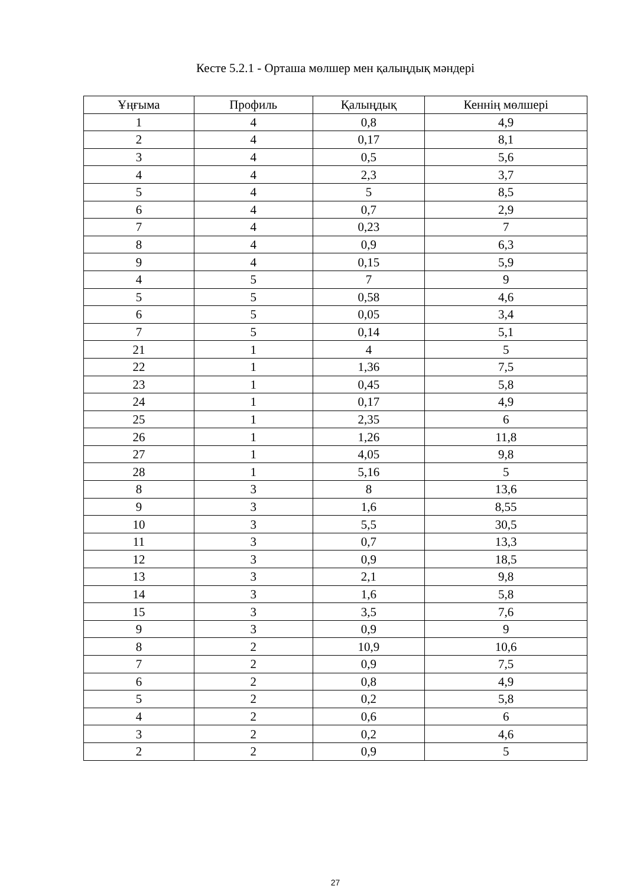Кесте 5.2.1 - Орташа мөлшер мен қалыңдық мәндері
| Ұңғыма | Профиль | Қалыңдық | Кеннің мөлшері |
| --- | --- | --- | --- |
| 1 | 4 | 0,8 | 4,9 |
| 2 | 4 | 0,17 | 8,1 |
| 3 | 4 | 0,5 | 5,6 |
| 4 | 4 | 2,3 | 3,7 |
| 5 | 4 | 5 | 8,5 |
| 6 | 4 | 0,7 | 2,9 |
| 7 | 4 | 0,23 | 7 |
| 8 | 4 | 0,9 | 6,3 |
| 9 | 4 | 0,15 | 5,9 |
| 4 | 5 | 7 | 9 |
| 5 | 5 | 0,58 | 4,6 |
| 6 | 5 | 0,05 | 3,4 |
| 7 | 5 | 0,14 | 5,1 |
| 21 | 1 | 4 | 5 |
| 22 | 1 | 1,36 | 7,5 |
| 23 | 1 | 0,45 | 5,8 |
| 24 | 1 | 0,17 | 4,9 |
| 25 | 1 | 2,35 | 6 |
| 26 | 1 | 1,26 | 11,8 |
| 27 | 1 | 4,05 | 9,8 |
| 28 | 1 | 5,16 | 5 |
| 8 | 3 | 8 | 13,6 |
| 9 | 3 | 1,6 | 8,55 |
| 10 | 3 | 5,5 | 30,5 |
| 11 | 3 | 0,7 | 13,3 |
| 12 | 3 | 0,9 | 18,5 |
| 13 | 3 | 2,1 | 9,8 |
| 14 | 3 | 1,6 | 5,8 |
| 15 | 3 | 3,5 | 7,6 |
| 9 | 3 | 0,9 | 9 |
| 8 | 2 | 10,9 | 10,6 |
| 7 | 2 | 0,9 | 7,5 |
| 6 | 2 | 0,8 | 4,9 |
| 5 | 2 | 0,2 | 5,8 |
| 4 | 2 | 0,6 | 6 |
| 3 | 2 | 0,2 | 4,6 |
| 2 | 2 | 0,9 | 5 |
27